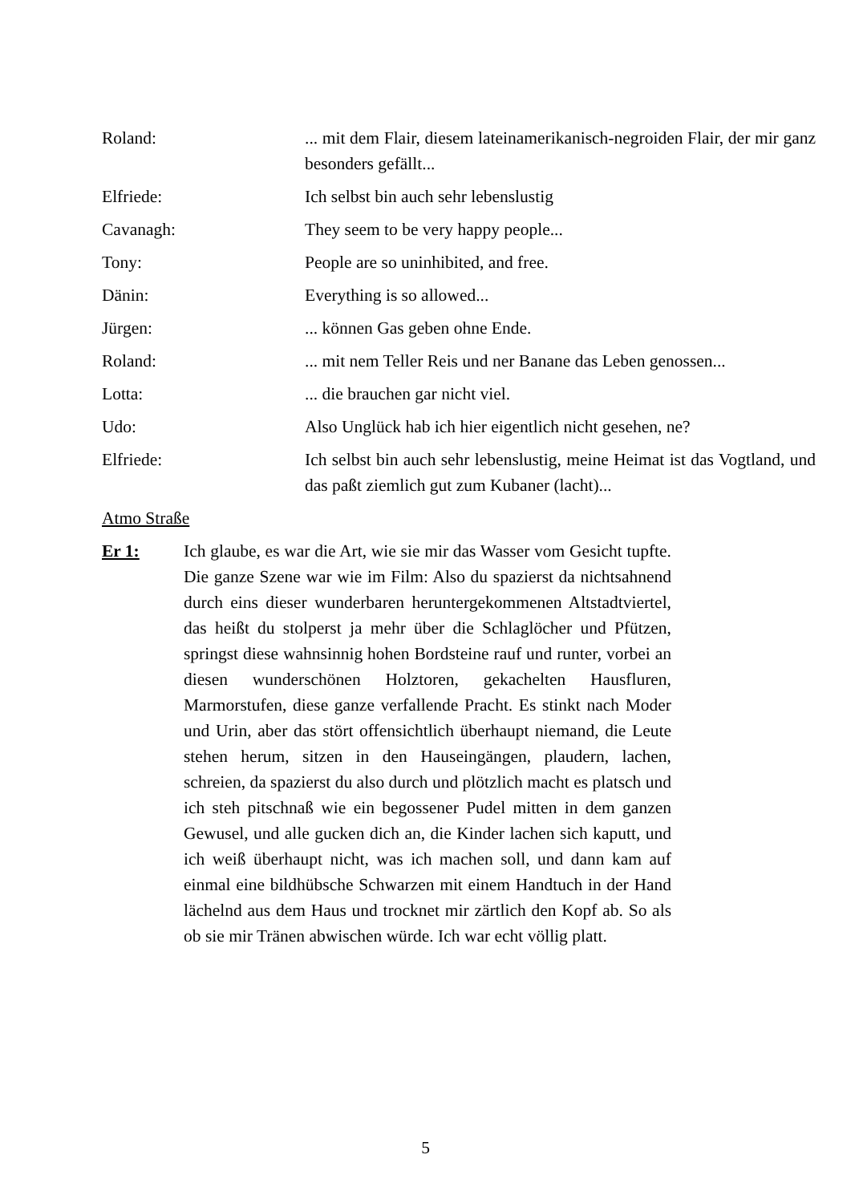Roland: ... mit dem Flair, diesem lateinamerikanisch-negroiden Flair, der mir ganz besonders gefällt...
Elfriede: Ich selbst bin auch sehr lebenslustig
Cavanagh: They seem to be very happy people...
Tony: People are so uninhibited, and free.
Dänin: Everything is so allowed...
Jürgen: ... können Gas geben ohne Ende.
Roland: ... mit nem Teller Reis und ner Banane das Leben genossen...
Lotta: ... die brauchen gar nicht viel.
Udo: Also Unglück hab ich hier eigentlich nicht gesehen, ne?
Elfriede: Ich selbst bin auch sehr lebenslustig, meine Heimat ist das Vogtland, und das paßt ziemlich gut zum Kubaner (lacht)...
Atmo Straße
Er 1: Ich glaube, es war die Art, wie sie mir das Wasser vom Gesicht tupfte. Die ganze Szene war wie im Film: Also du spazierst da nichtsahnend durch eins dieser wunderbaren heruntergekommenen Altstadtviertel, das heißt du stolperst ja mehr über die Schlaglöcher und Pfützen, springst diese wahnsinnig hohen Bordsteine rauf und runter, vorbei an diesen wunderschönen Holztoren, gekachelten Hausfluren, Marmorstufen, diese ganze verfallende Pracht. Es stinkt nach Moder und Urin, aber das stört offensichtlich überhaupt niemand, die Leute stehen herum, sitzen in den Hauseingängen, plaudern, lachen, schreien, da spazierst du also durch und plötzlich macht es platsch und ich steh pitschnaß wie ein begossener Pudel mitten in dem ganzen Gewusel, und alle gucken dich an, die Kinder lachen sich kaputt, und ich weiß überhaupt nicht, was ich machen soll, und dann kam auf einmal eine bildhübsche Schwarzen mit einem Handtuch in der Hand lächelnd aus dem Haus und trocknet mir zärtlich den Kopf ab. So als ob sie mir Tränen abwischen würde. Ich war echt völlig platt.
5